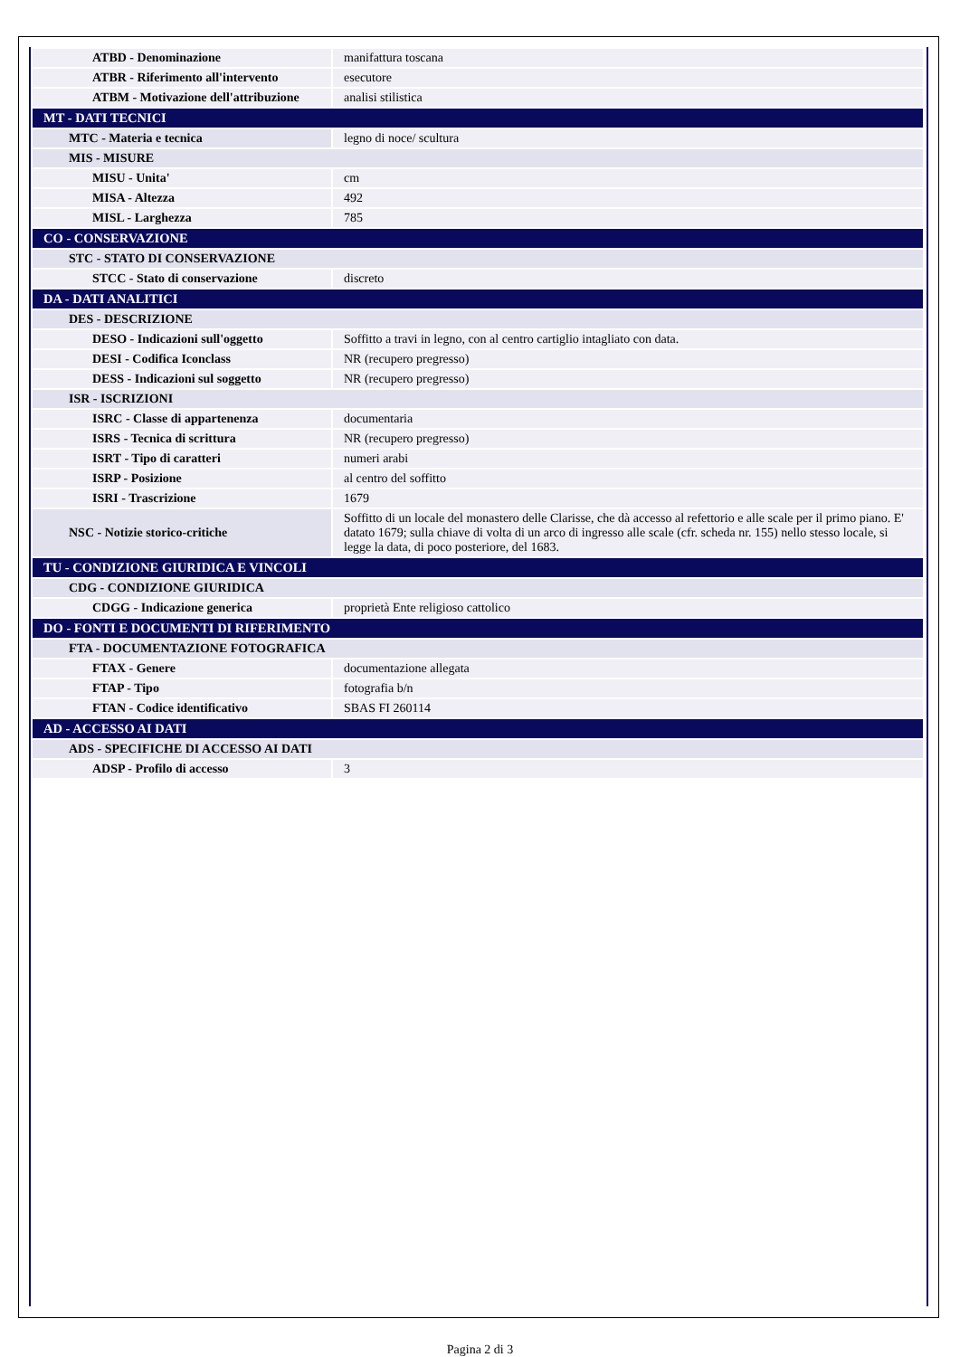| ATBD - Denominazione | manifattura toscana |
| ATBR - Riferimento all'intervento | esecutore |
| ATBM - Motivazione dell'attribuzione | analisi stilistica |
| MT - DATI TECNICI | |
| MTC - Materia e tecnica | legno di noce/ scultura |
| MIS - MISURE | |
| MISU - Unita' | cm |
| MISA - Altezza | 492 |
| MISL - Larghezza | 785 |
| CO - CONSERVAZIONE | |
| STC - STATO DI CONSERVAZIONE | |
| STCC - Stato di conservazione | discreto |
| DA - DATI ANALITICI | |
| DES - DESCRIZIONE | |
| DESO - Indicazioni sull'oggetto | Soffitto a travi in legno, con al centro cartiglio intagliato con data. |
| DESI - Codifica Iconclass | NR (recupero pregresso) |
| DESS - Indicazioni sul soggetto | NR (recupero pregresso) |
| ISR - ISCRIZIONI | |
| ISRC - Classe di appartenenza | documentaria |
| ISRS - Tecnica di scrittura | NR (recupero pregresso) |
| ISRT - Tipo di caratteri | numeri arabi |
| ISRP - Posizione | al centro del soffitto |
| ISRI - Trascrizione | 1679 |
| NSC - Notizie storico-critiche | Soffitto di un locale del monastero delle Clarisse, che dà accesso al refettorio e alle scale per il primo piano. E' datato 1679; sulla chiave di volta di un arco di ingresso alle scale (cfr. scheda nr. 155) nello stesso locale, si legge la data, di poco posteriore, del 1683. |
| TU - CONDIZIONE GIURIDICA E VINCOLI | |
| CDG - CONDIZIONE GIURIDICA | |
| CDGG - Indicazione generica | proprietà Ente religioso cattolico |
| DO - FONTI E DOCUMENTI DI RIFERIMENTO | |
| FTA - DOCUMENTAZIONE FOTOGRAFICA | |
| FTAX - Genere | documentazione allegata |
| FTAP - Tipo | fotografia b/n |
| FTAN - Codice identificativo | SBAS FI 260114 |
| AD - ACCESSO AI DATI | |
| ADS - SPECIFICHE DI ACCESSO AI DATI | |
| ADSP - Profilo di accesso | 3 |
Pagina 2 di 3